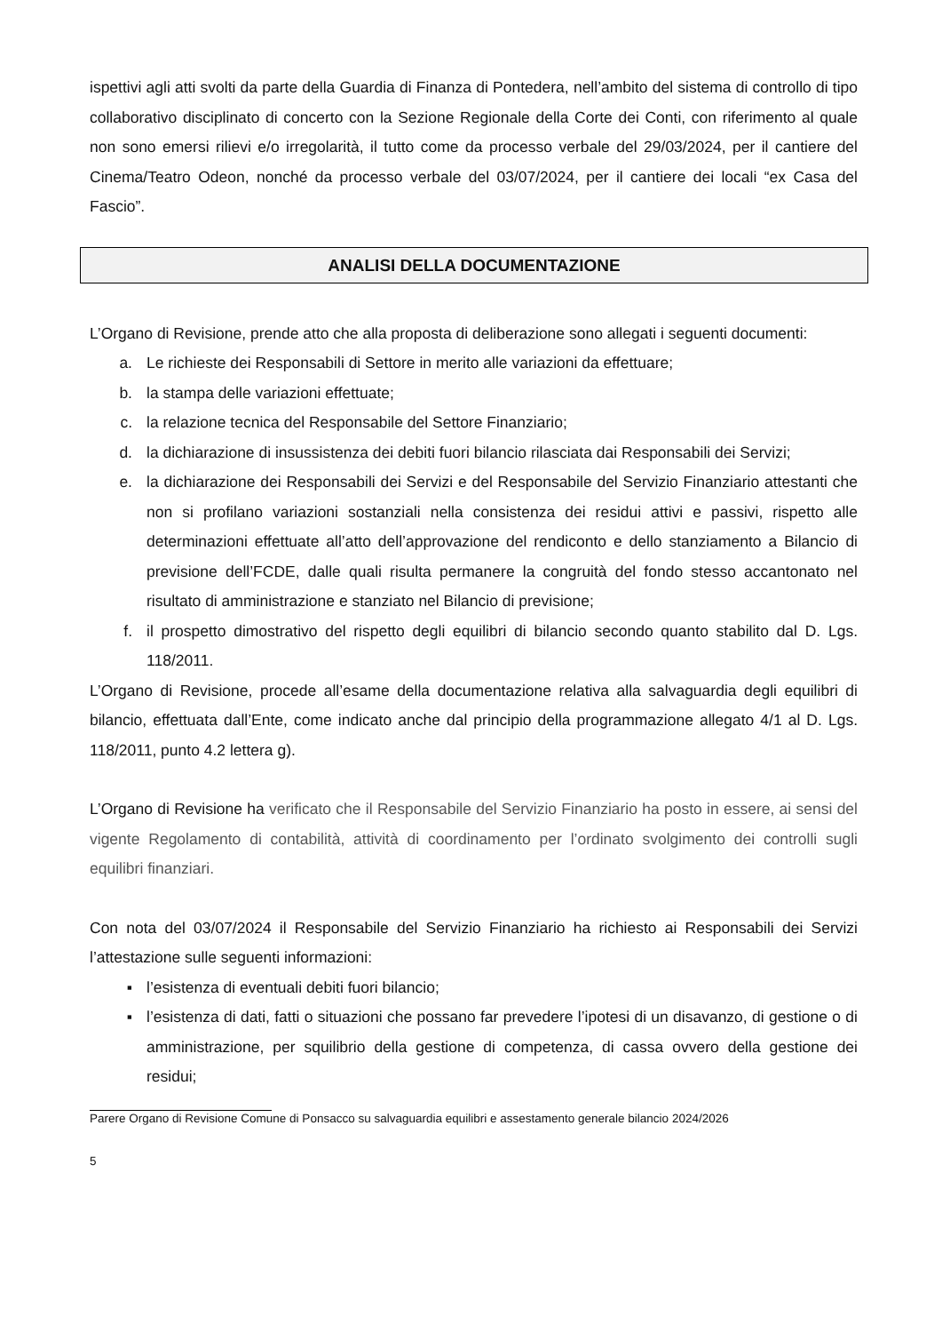ispettivi agli atti svolti da parte della Guardia di Finanza di Pontedera, nell’ambito del sistema di controllo di tipo collaborativo disciplinato di concerto con la Sezione Regionale della Corte dei Conti, con riferimento al quale non sono emersi rilievi e/o irregolarità, il tutto come da processo verbale del 29/03/2024, per il cantiere del Cinema/Teatro Odeon, nonché da processo verbale del 03/07/2024, per il cantiere dei locali “ex Casa del Fascio”.
ANALISI DELLA DOCUMENTAZIONE
L’Organo di Revisione, prende atto che alla proposta di deliberazione sono allegati i seguenti documenti:
a. Le richieste dei Responsabili di Settore in merito alle variazioni da effettuare;
b. la stampa delle variazioni effettuate;
c. la relazione tecnica del Responsabile del Settore Finanziario;
d. la dichiarazione di insussistenza dei debiti fuori bilancio rilasciata dai Responsabili dei Servizi;
e. la dichiarazione dei Responsabili dei Servizi e del Responsabile del Servizio Finanziario attestanti che non si profilano variazioni sostanziali nella consistenza dei residui attivi e passivi, rispetto alle determinazioni effettuate all’atto dell’approvazione del rendiconto e dello stanziamento a Bilancio di previsione dell’FCDE, dalle quali risulta permanere la congruità del fondo stesso accantonato nel risultato di amministrazione e stanziato nel Bilancio di previsione;
f. il prospetto dimostrativo del rispetto degli equilibri di bilancio secondo quanto stabilito dal D. Lgs. 118/2011.
L’Organo di Revisione, procede all’esame della documentazione relativa alla salvaguardia degli equilibri di bilancio, effettuata dall’Ente, come indicato anche dal principio della programmazione allegato 4/1 al D. Lgs. 118/2011, punto 4.2 lettera g).
L’Organo di Revisione ha verificato che il Responsabile del Servizio Finanziario ha posto in essere, ai sensi del vigente Regolamento di contabilità, attività di coordinamento per l’ordinato svolgimento dei controlli sugli equilibri finanziari.
Con nota del 03/07/2024 il Responsabile del Servizio Finanziario ha richiesto ai Responsabili dei Servizi l’attestazione sulle seguenti informazioni:
▪ l’esistenza di eventuali debiti fuori bilancio;
▪ l’esistenza di dati, fatti o situazioni che possano far prevedere l’ipotesi di un disavanzo, di gestione o di amministrazione, per squilibrio della gestione di competenza, di cassa ovvero della gestione dei residui;
Parere Organo di Revisione Comune di Ponsacco su salvaguardia equilibri e assestamento generale bilancio 2024/2026
5